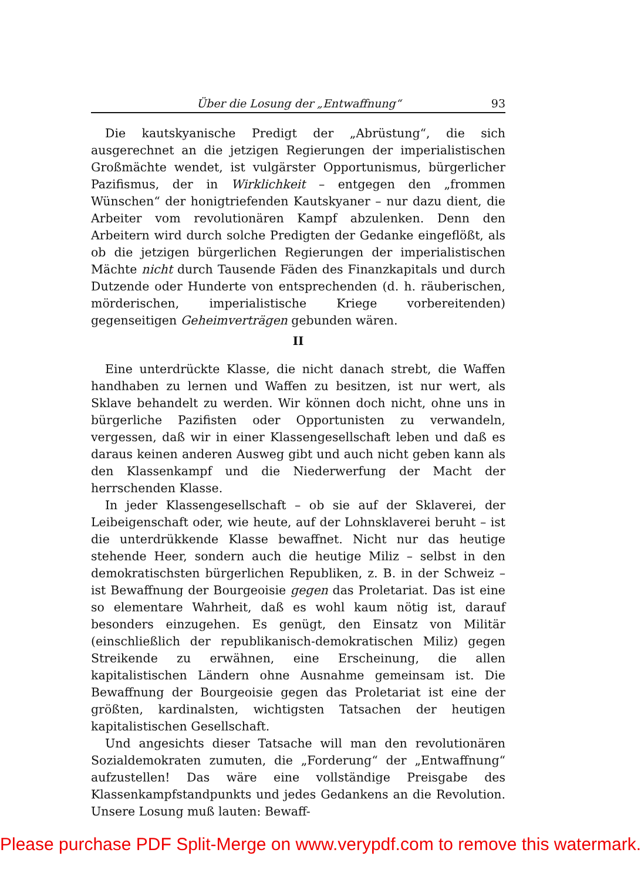Über die Losung der „Entwaffnung“93
Die kautskyanische Predigt der „Abrüstung“, die sich ausgerechnet an die jetzigen Regierungen der imperialistischen Großmächte wendet, ist vulgärster Opportunismus, bürgerlicher Pazifismus, der in Wirklichkeit – entgegen den „frommen Wünschen“ der honigtriefenden Kautskyaner – nur dazu dient, die Arbeiter vom revolutionären Kampf abzulenken. Denn den Arbeitern wird durch solche Predigten der Gedanke eingeflößt, als ob die jetzigen bürgerlichen Regierungen der imperialistischen Mächte nicht durch Tausende Fäden des Finanzkapitals und durch Dutzende oder Hunderte von entsprechenden (d. h. räuberischen, mörderischen, imperialistische Kriege vorbereitenden) gegenseitigen Geheimverträgen gebunden wären.
II
Eine unterdrückte Klasse, die nicht danach strebt, die Waffen handhaben zu lernen und Waffen zu besitzen, ist nur wert, als Sklave behandelt zu werden. Wir können doch nicht, ohne uns in bürgerliche Pazifisten oder Opportunisten zu verwandeln, vergessen, daß wir in einer Klassengesellschaft leben und daß es daraus keinen anderen Ausweg gibt und auch nicht geben kann als den Klassenkampf und die Niederwerfung der Macht der herrschenden Klasse.
In jeder Klassengesellschaft – ob sie auf der Sklaverei, der Leibeigenschaft oder, wie heute, auf der Lohnsklaverei beruht – ist die unterdrükkende Klasse bewaffnet. Nicht nur das heutige stehende Heer, sondern auch die heutige Miliz – selbst in den demokratischsten bürgerlichen Republiken, z. B. in der Schweiz – ist Bewaffnung der Bourgeoisie gegen das Proletariat. Das ist eine so elementare Wahrheit, daß es wohl kaum nötig ist, darauf besonders einzugehen. Es genügt, den Einsatz von Militär (einschließlich der republikanisch-demokratischen Miliz) gegen Streikende zu erwähnen, eine Erscheinung, die allen kapitalistischen Ländern ohne Ausnahme gemeinsam ist. Die Bewaffnung der Bourgeoisie gegen das Proletariat ist eine der größten, kardinalsten, wichtigsten Tatsachen der heutigen kapitalistischen Gesellschaft.
Und angesichts dieser Tatsache will man den revolutionären Sozialdemokraten zumuten, die „Forderung“ der „Entwaffnung“ aufzustellen! Das wäre eine vollständige Preisgabe des Klassenkampfstandpunkts und jedes Gedankens an die Revolution. Unsere Losung muß lauten: Bewaff-
Please purchase PDF Split-Merge on www.verypdf.com to remove this watermark.